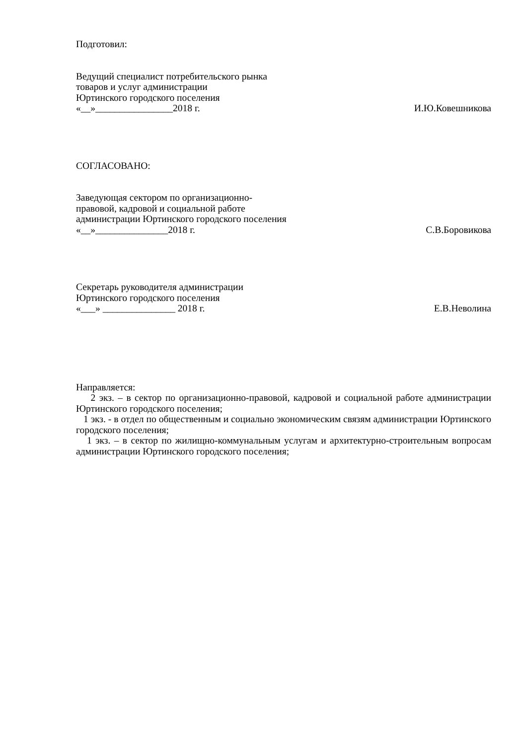Подготовил:
Ведущий специалист потребительского рынка
товаров и услуг администрации
Юртинского городского поселения
«__»________________2018 г. И.Ю.Ковешникова
СОГЛАСОВАНО:
Заведующая сектором по организационно-
правовой, кадровой и социальной работе
администрации Юртинского городского поселения
«__»_______________2018 г. С.В.Боровикова
Секретарь руководителя администрации
Юртинского городского поселения
«___» _______________ 2018 г. Е.В.Неволина
Направляется:
2 экз. – в сектор по организационно-правовой, кадровой и социальной работе администрации Юртинского городского поселения;
1 экз. - в отдел по общественным и социально экономическим связям администрации Юртинского городского поселения;
1 экз. – в сектор по жилищно-коммунальным услугам и архитектурно-строительным вопросам администрации Юртинского городского поселения;